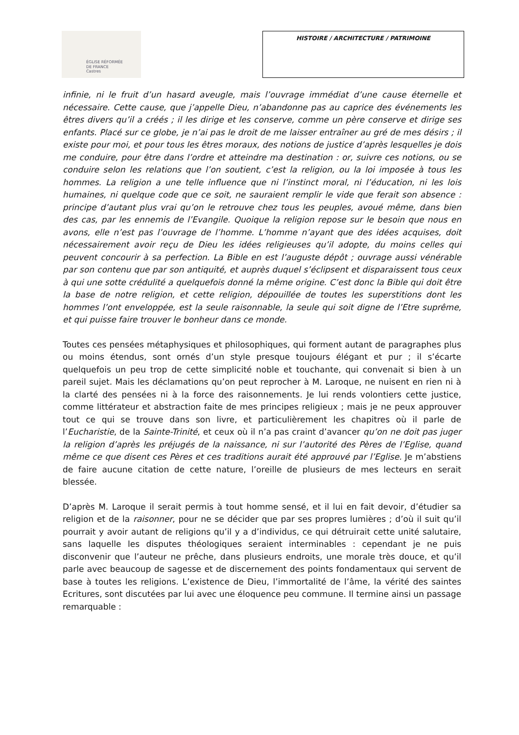ÉGLISE RÉFORMÉE
DE FRANCE
Castres
HISTOIRE / ARCHITECTURE / PATRIMOINE
infinie, ni le fruit d’un hasard aveugle, mais l’ouvrage immédiat d’une cause éternelle et nécessaire. Cette cause, que j’appelle Dieu, n’abandonne pas au caprice des événements les êtres divers qu’il a créés ; il les dirige et les conserve, comme un père conserve et dirige ses enfants. Placé sur ce globe, je n’ai pas le droit de me laisser entraîner au gré de mes désirs ; il existe pour moi, et pour tous les êtres moraux, des notions de justice d’après lesquelles je dois me conduire, pour être dans l’ordre et atteindre ma destination : or, suivre ces notions, ou se conduire selon les relations que l’on soutient, c’est la religion, ou la loi imposée à tous les hommes. La religion a une telle influence que ni l’instinct moral, ni l’éducation, ni les lois humaines, ni quelque code que ce soit, ne sauraient remplir le vide que ferait son absence : principe d’autant plus vrai qu’on le retrouve chez tous les peuples, avoué même, dans bien des cas, par les ennemis de l’Evangile. Quoique la religion repose sur le besoin que nous en avons, elle n’est pas l’ouvrage de l’homme. L’homme n’ayant que des idées acquises, doit nécessairement avoir reçu de Dieu les idées religieuses qu’il adopte, du moins celles qui peuvent concourir à sa perfection. La Bible en est l’auguste dépôt ; ouvrage aussi vénérable par son contenu que par son antiquité, et auprès duquel s’éclipsent et disparaissent tous ceux à qui une sotte crédulité a quelquefois donné la même origine. C’est donc la Bible qui doit être la base de notre religion, et cette religion, dépouillée de toutes les superstitions dont les hommes l’ont enveloppée, est la seule raisonnable, la seule qui soit digne de l’Etre suprême, et qui puisse faire trouver le bonheur dans ce monde.
Toutes ces pensées métaphysiques et philosophiques, qui forment autant de paragraphes plus ou moins étendus, sont ornés d’un style presque toujours élégant et pur ; il s’écarte quelquefois un peu trop de cette simplicité noble et touchante, qui convenait si bien à un pareil sujet. Mais les déclamations qu’on peut reprocher à M. Laroque, ne nuisent en rien ni à la clarté des pensées ni à la force des raisonnements. Je lui rends volontiers cette justice, comme littérateur et abstraction faite de mes principes religieux ; mais je ne peux approuver tout ce qui se trouve dans son livre, et particulièrement les chapitres où il parle de l’Eucharistie, de la Sainte-Trinité, et ceux où il n’a pas craint d’avancer qu’on ne doit pas juger la religion d’après les préjugés de la naissance, ni sur l’autorité des Pères de l’Eglise, quand même ce que disent ces Pères et ces traditions aurait été approuvé par l’Eglise. Je m’abstiens de faire aucune citation de cette nature, l’oreille de plusieurs de mes lecteurs en serait blessée.
D’après M. Laroque il serait permis à tout homme sensé, et il lui en fait devoir, d’étudier sa religion et de la raisonner, pour ne se décider que par ses propres lumières ; d’où il suit qu’il pourrait y avoir autant de religions qu’il y a d’individus, ce qui détruirait cette unité salutaire, sans laquelle les disputes théologiques seraient interminables : cependant je ne puis disconvenir que l’auteur ne prêche, dans plusieurs endroits, une morale très douce, et qu’il parle avec beaucoup de sagesse et de discernement des points fondamentaux qui servent de base à toutes les religions. L’existence de Dieu, l’immortalité de l’âme, la vérité des saintes Ecritures, sont discutées par lui avec une éloquence peu commune. Il termine ainsi un passage remarquable :